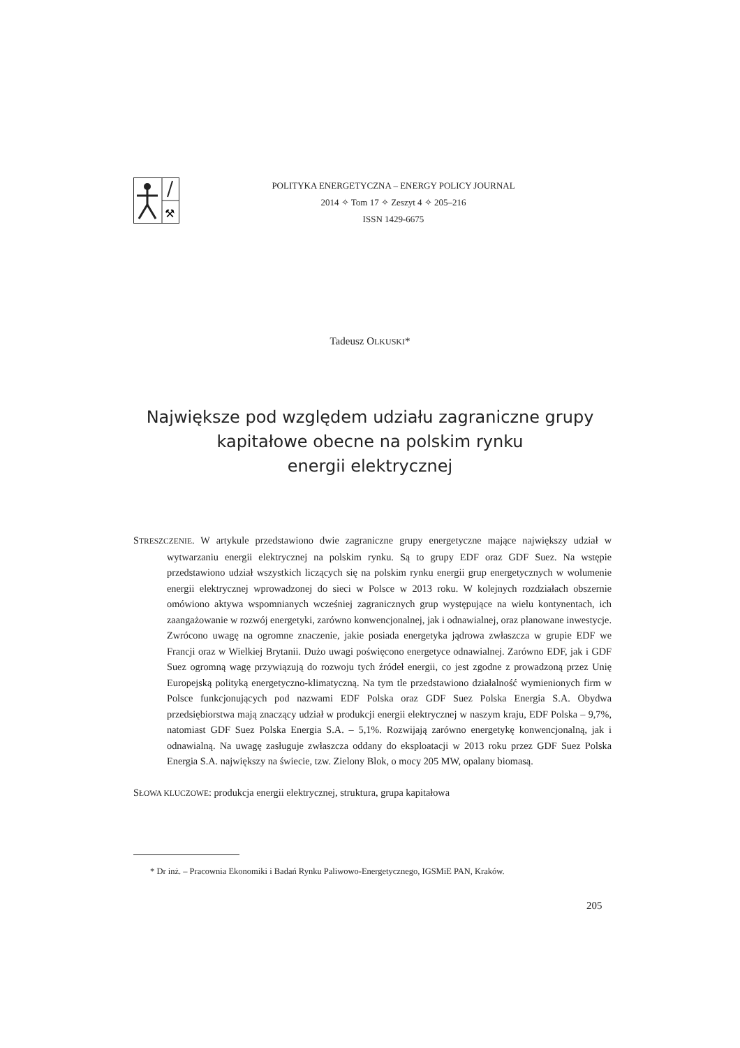⚒
POLITYKA ENERGETYCZNA – ENERGY POLICY JOURNAL
2014 ✧ Tom 17 ✧ Zeszyt 4 ✧ 205–216
ISSN 1429-6675
Tadeusz OLKUSKI*
Największe pod względem udziału zagraniczne grupy
kapitałowe obecne na polskim rynku
energii elektrycznej
STRESZCZENIE. W artykule przedstawiono dwie zagraniczne grupy energetyczne mające największy udział w wytwarzaniu energii elektrycznej na polskim rynku. Są to grupy EDF oraz GDF Suez. Na wstępie przedstawiono udział wszystkich liczących się na polskim rynku energii grup energetycznych w wolumenie energii elektrycznej wprowadzonej do sieci w Polsce w 2013 roku. W kolejnych rozdziałach obszernie omówiono aktywa wspomnianych wcześniej zagranicznych grup występujące na wielu kontynentach, ich zaangażowanie w rozwój energetyki, zarówno konwencjonalnej, jak i odnawialnej, oraz planowane inwestycje. Zwrócono uwagę na ogromne znaczenie, jakie posiada energetyka jądrowa zwłaszcza w grupie EDF we Francji oraz w Wielkiej Brytanii. Dużo uwagi poświęcono energetyce odnawialnej. Zarówno EDF, jak i GDF Suez ogromną wagę przywiązują do rozwoju tych źródeł energii, co jest zgodne z prowadzoną przez Unię Europejską polityką energetyczno-klimatyczną. Na tym tle przedstawiono działalność wymienionych firm w Polsce funkcjonujących pod nazwami EDF Polska oraz GDF Suez Polska Energia S.A. Obydwa przedsiębiorstwa mają znaczący udział w produkcji energii elektrycznej w naszym kraju, EDF Polska – 9,7%, natomiast GDF Suez Polska Energia S.A. – 5,1%. Rozwijają zarówno energetykę konwencjonalną, jak i odnawialną. Na uwagę zasługuje zwłaszcza oddany do eksploatacji w 2013 roku przez GDF Suez Polska Energia S.A. największy na świecie, tzw. Zielony Blok, o mocy 205 MW, opalany biomasą.
SŁOWA KLUCZOWE: produkcja energii elektrycznej, struktura, grupa kapitałowa
* Dr inż. – Pracownia Ekonomiki i Badań Rynku Paliwowo-Energetycznego, IGSMiE PAN, Kraków.
205